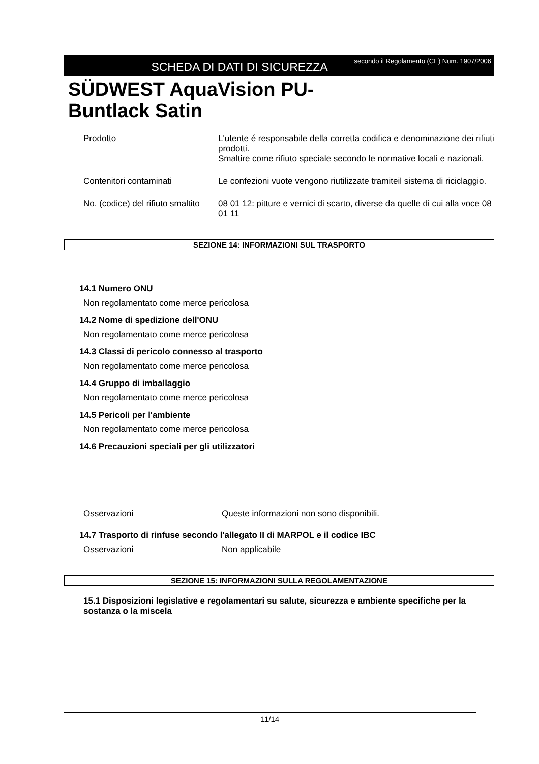SCHEDA DI DATI DI SICUREZZA
secondo il Regolamento (CE) Num. 1907/2006
SÜDWEST AquaVision PU-
Buntlack Satin
Prodotto L'utente é responsabile della corretta codifica e denominazione dei rifiuti prodotti.
Smaltire come rifiuto speciale secondo le normative locali e nazionali.
Contenitori contaminati Le confezioni vuote vengono riutilizzate tramiteil sistema di riciclaggio.
No. (codice) del rifiuto smaltito
08 01 12: pitture e vernici di scarto, diverse da quelle di cui alla voce 08 01 11
SEZIONE 14: INFORMAZIONI SUL TRASPORTO
14.1 Numero ONU
Non regolamentato come merce pericolosa
14.2 Nome di spedizione dell'ONU
Non regolamentato come merce pericolosa
14.3 Classi di pericolo connesso al trasporto
Non regolamentato come merce pericolosa
14.4 Gruppo di imballaggio
Non regolamentato come merce pericolosa
14.5 Pericoli per l'ambiente
Non regolamentato come merce pericolosa
14.6 Precauzioni speciali per gli utilizzatori
Osservazioni Queste informazioni non sono disponibili.
14.7 Trasporto di rinfuse secondo l'allegato II di MARPOL e il codice IBC
Osservazioni Non applicabile
SEZIONE 15: INFORMAZIONI SULLA REGOLAMENTAZIONE
15.1 Disposizioni legislative e regolamentari su salute, sicurezza e ambiente specifiche per la sostanza o la miscela
11/14